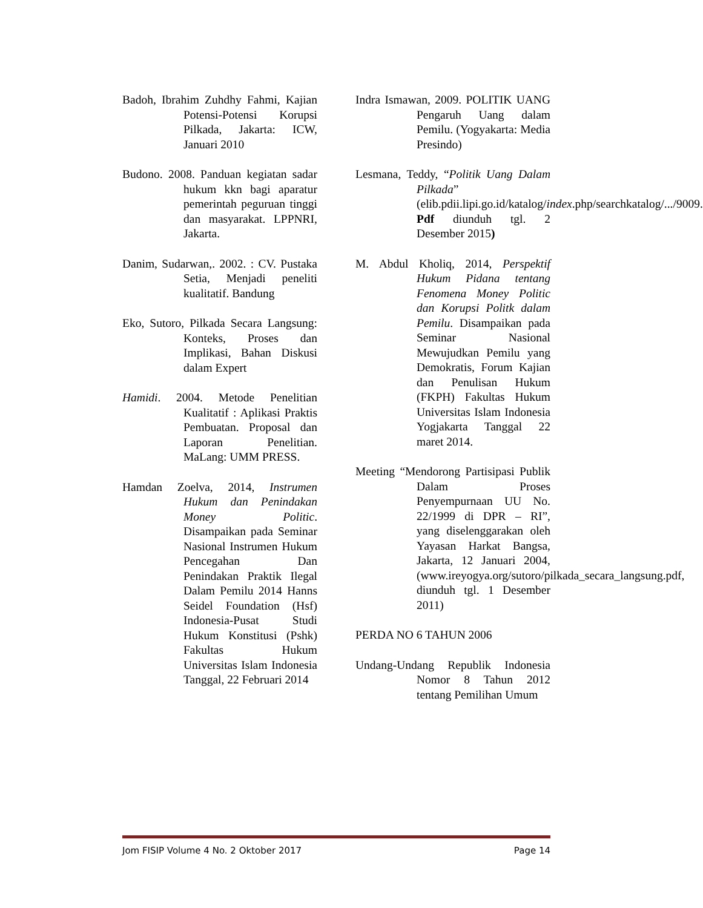Badoh, Ibrahim Zuhdhy Fahmi, Kajian Potensi-Potensi Korupsi Pilkada, Jakarta: ICW, Januari 2010
Budono. 2008. Panduan kegiatan sadar hukum kkn bagi aparatur pemerintah peguruan tinggi dan masyarakat. LPPNRI, Jakarta.
Danim, Sudarwan,. 2002. : CV. Pustaka Setia, Menjadi peneliti kualitatif. Bandung
Eko, Sutoro, Pilkada Secara Langsung: Konteks, Proses dan Implikasi, Bahan Diskusi dalam Expert
Hamidi. 2004. Metode Penelitian Kualitatif : Aplikasi Praktis Pembuatan. Proposal dan Laporan Penelitian. MaLang: UMM PRESS.
Hamdan Zoelva, 2014, Instrumen Hukum dan Penindakan Money Politic. Disampaikan pada Seminar Nasional Instrumen Hukum Pencegahan Dan Penindakan Praktik Ilegal Dalam Pemilu 2014 Hanns Seidel Foundation (Hsf) Indonesia-Pusat Studi Hukum Konstitusi (Pshk) Fakultas Hukum Universitas Islam Indonesia Tanggal, 22 Februari 2014
Indra Ismawan, 2009. POLITIK UANG Pengaruh Uang dalam Pemilu. (Yogyakarta: Media Presindo)
Lesmana, Teddy, “Politik Uang Dalam Pilkada” (elib.pdii.lipi.go.id/katalog/index.php/searchkatalog/.../9009. Pdf diunduh tgl. 2 Desember 2015)
M. Abdul Kholiq, 2014, Perspektif Hukum Pidana tentang Fenomena Money Politic dan Korupsi Politk dalam Pemilu. Disampaikan pada Seminar Nasional Mewujudkan Pemilu yang Demokratis, Forum Kajian dan Penulisan Hukum (FKPH) Fakultas Hukum Universitas Islam Indonesia Yogjakarta Tanggal 22 maret 2014.
Meeting “Mendorong Partisipasi Publik Dalam Proses Penyempurnaan UU No. 22/1999 di DPR – RI”, yang diselenggarakan oleh Yayasan Harkat Bangsa, Jakarta, 12 Januari 2004, (www.ireyogya.org/sutoro/pilkada_secara_langsung.pdf, diunduh tgl. 1 Desember 2011)
PERDA NO 6 TAHUN 2006
Undang-Undang Republik Indonesia Nomor 8 Tahun 2012 tentang Pemilihan Umum
Jom FISIP Volume 4 No. 2 Oktober 2017 Page 14